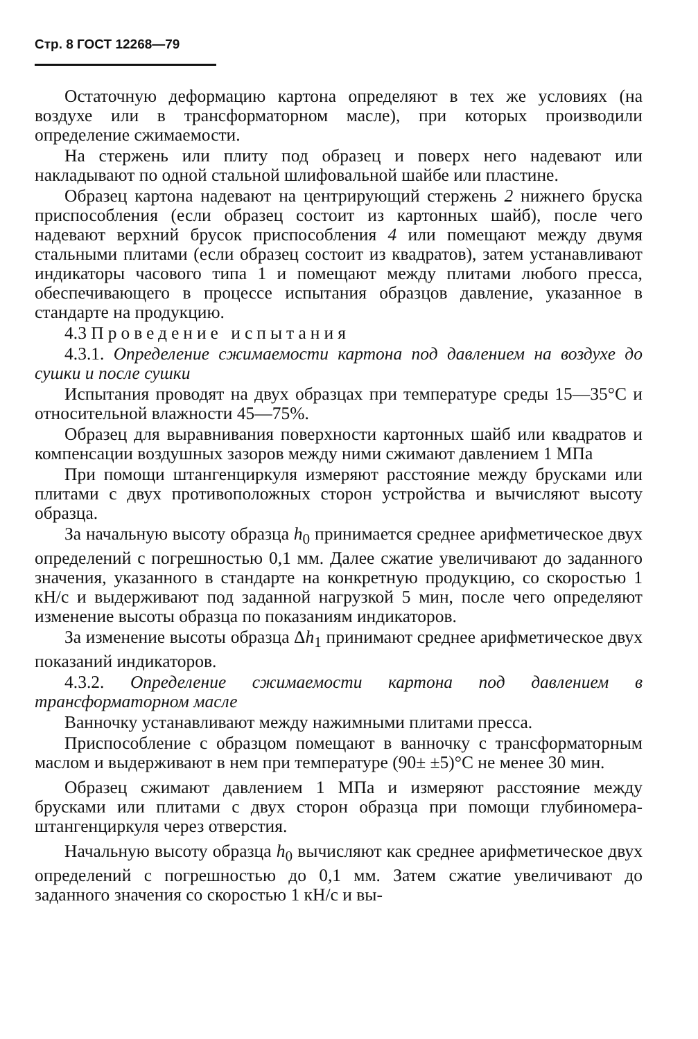Стр. 8 ГОСТ 12268—79
Остаточную деформацию картона определяют в тех же условиях (на воздухе или в трансформаторном масле), при которых производили определение сжимаемости.
На стержень или плиту под образец и поверх него надевают или накладывают по одной стальной шлифовальной шайбе или пластине.
Образец картона надевают на центрирующий стержень 2 нижнего бруска приспособления (если образец состоит из картонных шайб), после чего надевают верхний брусок приспособления 4 или помещают между двумя стальными плитами (если образец состоит из квадратов), затем устанавливают индикаторы часового типа 1 и помещают между плитами любого пресса, обеспечивающего в процессе испытания образцов давление, указанное в стандарте на продукцию.
4.3 Проведение испытания
4.3.1. Определение сжимаемости картона под давлением на воздухе до сушки и после сушки
Испытания проводят на двух образцах при температуре среды 15—35°С и относительной влажности 45—75%.
Образец для выравнивания поверхности картонных шайб или квадратов и компенсации воздушных зазоров между ними сжимают давлением 1 МПа
При помощи штангенциркуля измеряют расстояние между брусками или плитами с двух противоположных сторон устройства и вычисляют высоту образца.
За начальную высоту образца h<sub>0</sub> принимается среднее арифметическое двух определений с погрешностью 0,1 мм. Далее сжатие увеличивают до заданного значения, указанного в стандарте на конкретную продукцию, со скоростью 1 кН/с и выдерживают под заданной нагрузкой 5 мин, после чего определяют изменение высоты образца по показаниям индикаторов.
За изменение высоты образца Δh<sub>1</sub> принимают среднее арифметическое двух показаний индикаторов.
4.3.2. Определение сжимаемости картона под давлением в трансформаторном масле
Ванночку устанавливают между нажимными плитами пресса.
Приспособление с образцом помещают в ванночку с трансформаторным маслом и выдерживают в нем при температуре (90± ±5)°С не менее 30 мин.
Образец сжимают давлением 1 МПа и измеряют расстояние между брусками или плитами с двух сторон образца при помощи глубиномера-штангенциркуля через отверстия.
Начальную высоту образца h<sub>0</sub> вычисляют как среднее арифметическое двух определений с погрешностью до 0,1 мм. Затем сжатие увеличивают до заданного значения со скоростью 1 кН/с и вы-